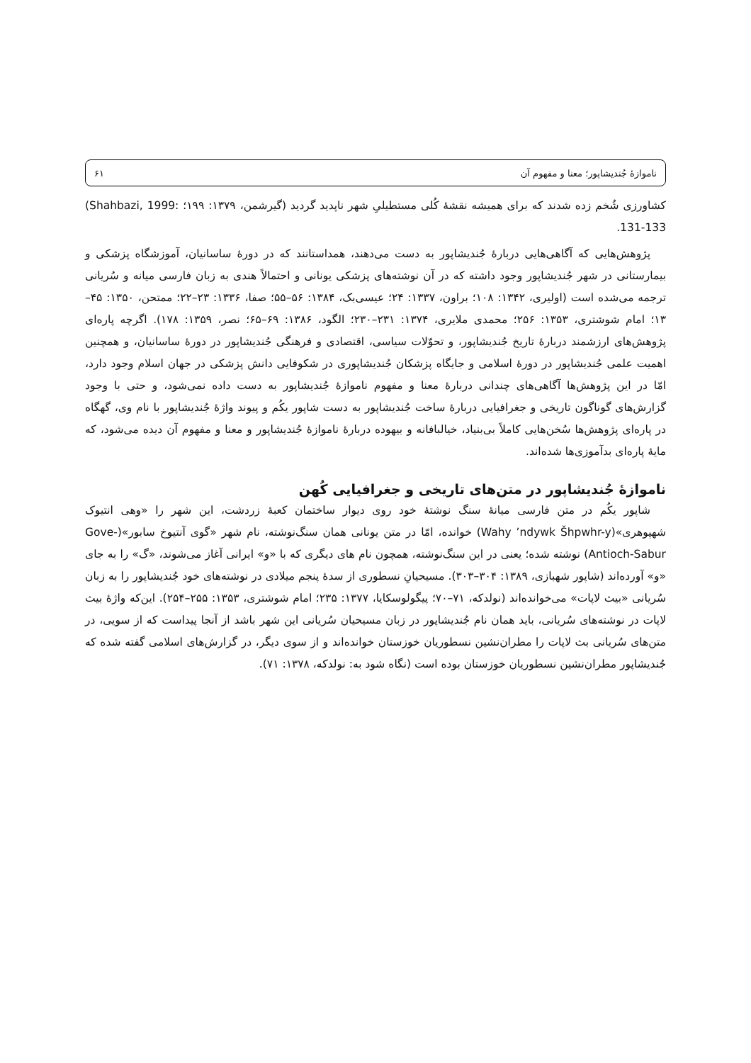ناموازهٔ جُندیشاپور؛ معنا و مفهوم آن ۶۱
کشاورزی شُخم زده شدند که برای همیشه نقشهٔ کُلی مستطیلیِ شهر ناپدید گردید (گیرشمن، ۱۳۷۹: ۱۹۹؛ (Shahbazi, 1999: 131-133.
پژوهش‌هایی که آگاهی‌هایی دربارهٔ جُندیشاپور به دست می‌دهند، همداستانند که در دورهٔ ساسانیان، آموزشگاه پزشکی و بیمارستانی در شهر جُندیشاپور وجود داشته که در آن نوشته‌های پزشکی یونانی و احتمالاً هندی به زبان فارسی میانه و سُریانی ترجمه می‌شده است (اولیری، ۱۳۴۲: ۱۰۸؛ براون، ۱۳۳۷: ۲۴؛ عیسی‌بک، ۱۳۸۴: ۵۶–۵۵؛ صفا، ۱۳۳۶: ۲۳–۲۲؛ ممتحن، ۱۳۵۰: ۴۵–۱۳؛ امام شوشتری، ۱۳۵۳: ۲۵۶؛ محمدی ملایری، ۱۳۷۴: ۲۳۱–۲۳۰؛ الگود، ۱۳۸۶: ۶۹–۶۵؛ نصر، ۱۳۵۹: ۱۷۸). اگرچه پاره‌ای پژوهش‌های ارزشمند دربارهٔ تاریخ جُندیشاپور، و تحوّلات سیاسی، اقتصادی و فرهنگی جُندیشاپور در دورهٔ ساسانیان، و همچنین اهمیت علمی جُندیشاپور در دورهٔ اسلامی و جایگاه پزشکان جُندیشاپوری در شکوفایی دانش پزشکی در جهان اسلام وجود دارد، امّا در این پژوهش‌ها آگاهی‌های چندانی دربارهٔ معنا و مفهوم ناموازهٔ جُندیشاپور به دست داده نمی‌شود، و حتی با وجود گزارش‌های گوناگون تاریخی و جغرافیایی دربارهٔ ساخت جُندیشاپور به دست شاپور یکُم و پیوند واژهٔ جُندیشاپور با نام وی، گهگاه در پاره‌ای پژوهش‌ها سُخن‌هایی کاملاً بی‌بنیاد، خیالبافانه و بیهوده دربارهٔ ناموازهٔ جُندیشاپور و معنا و مفهوم آن دیده می‌شود، که مایهٔ پاره‌ای بدآموزی‌ها شده‌اند.
ناموازهٔ جُندیشاپور در متن‌های تاریخی و جغرافیایی کُهن
شاپور یکُم در متن فارسی میانهٔ سنگ نوشتهٔ خود روی دیوار ساختمان کعبهٔ زردشت، این شهر را «وهی انتیوک شهپوهری»(Wahy ʼndywk Šhpwhr-y) خوانده، امّا در متن یونانی همان سنگ‌نوشته، نام شهر «گوی آنتیوخ سابور»(Gove-Antioch-Sabur) نوشته شده؛ یعنی در این سنگ‌نوشته، همچون نام های دیگری که با «و» ایرانی آغاز می‌شوند، «گ» را به جای «و» آورده‌اند (شاپور شهبازی، ۱۳۸۹: ۳۰۴–۳۰۳). مسیحیانِ نسطوری از سدهٔ پنجم میلادی در نوشته‌های خود جُندیشاپور را به زبان سُریانی «بیث لاپات» می‌خوانده‌اند (نولدکه، ۷۱–۷۰؛ پیگولوسکایا، ۱۳۷۷: ۲۳۵؛ امام شوشتری، ۱۳۵۳: ۲۵۵–۲۵۴). این‌که واژهٔ بیث لاپات در نوشته‌های سُریانی، باید همان نام جُندیشاپور در زبان مسیحیان سُریانی این شهر باشد از آنجا پیداست که از سویی، در متن‌های سُریانی بث لاپات را مطران‌نشین نسطوریان خوزستان خوانده‌اند و از سوی دیگر، در گزارش‌های اسلامی گفته شده که جُندیشاپور مطران‌نشین نسطوریان خوزستان بوده است (نگاه شود به: نولدکه، ۱۳۷۸: ۷۱).